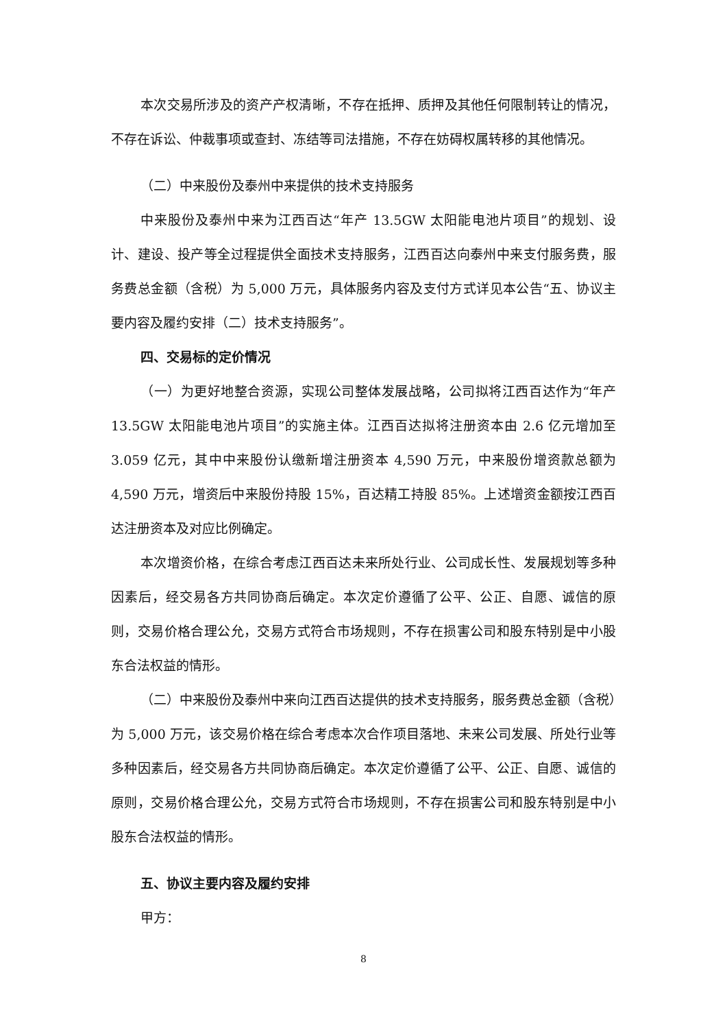本次交易所涉及的资产产权清晰，不存在抵押、质押及其他任何限制转让的情况，不存在诉讼、仲裁事项或查封、冻结等司法措施，不存在妨碍权属转移的其他情况。
（二）中来股份及泰州中来提供的技术支持服务
中来股份及泰州中来为江西百达“年产 13.5GW 太阳能电池片项目”的规划、设计、建设、投产等全过程提供全面技术支持服务，江西百达向泰州中来支付服务费，服务费总金额（含税）为 5,000 万元，具体服务内容及支付方式详见本公告“五、协议主要内容及履约安排（二）技术支持服务”。
四、交易标的定价情况
（一）为更好地整合资源，实现公司整体发展战略，公司拟将江西百达作为“年产 13.5GW 太阳能电池片项目”的实施主体。江西百达拟将注册资本由 2.6 亿元增加至 3.059 亿元，其中中来股份认缴新增注册资本 4,590 万元，中来股份增资款总额为 4,590 万元，增资后中来股份持股 15%，百达精工持股 85%。上述增资金额按江西百达注册资本及对应比例确定。
本次增资价格，在综合考虑江西百达未来所处行业、公司成长性、发展规划等多种因素后，经交易各方共同协商后确定。本次定价遵循了公平、公正、自愿、诚信的原则，交易价格合理公允，交易方式符合市场规则，不存在损害公司和股东特别是中小股东合法权益的情形。
（二）中来股份及泰州中来向江西百达提供的技术支持服务，服务费总金额（含税）为 5,000 万元，该交易价格在综合考虑本次合作项目落地、未来公司发展、所处行业等多种因素后，经交易各方共同协商后确定。本次定价遵循了公平、公正、自愿、诚信的原则，交易价格合理公允，交易方式符合市场规则，不存在损害公司和股东特别是中小股东合法权益的情形。
五、协议主要内容及履约安排
甲方：
8